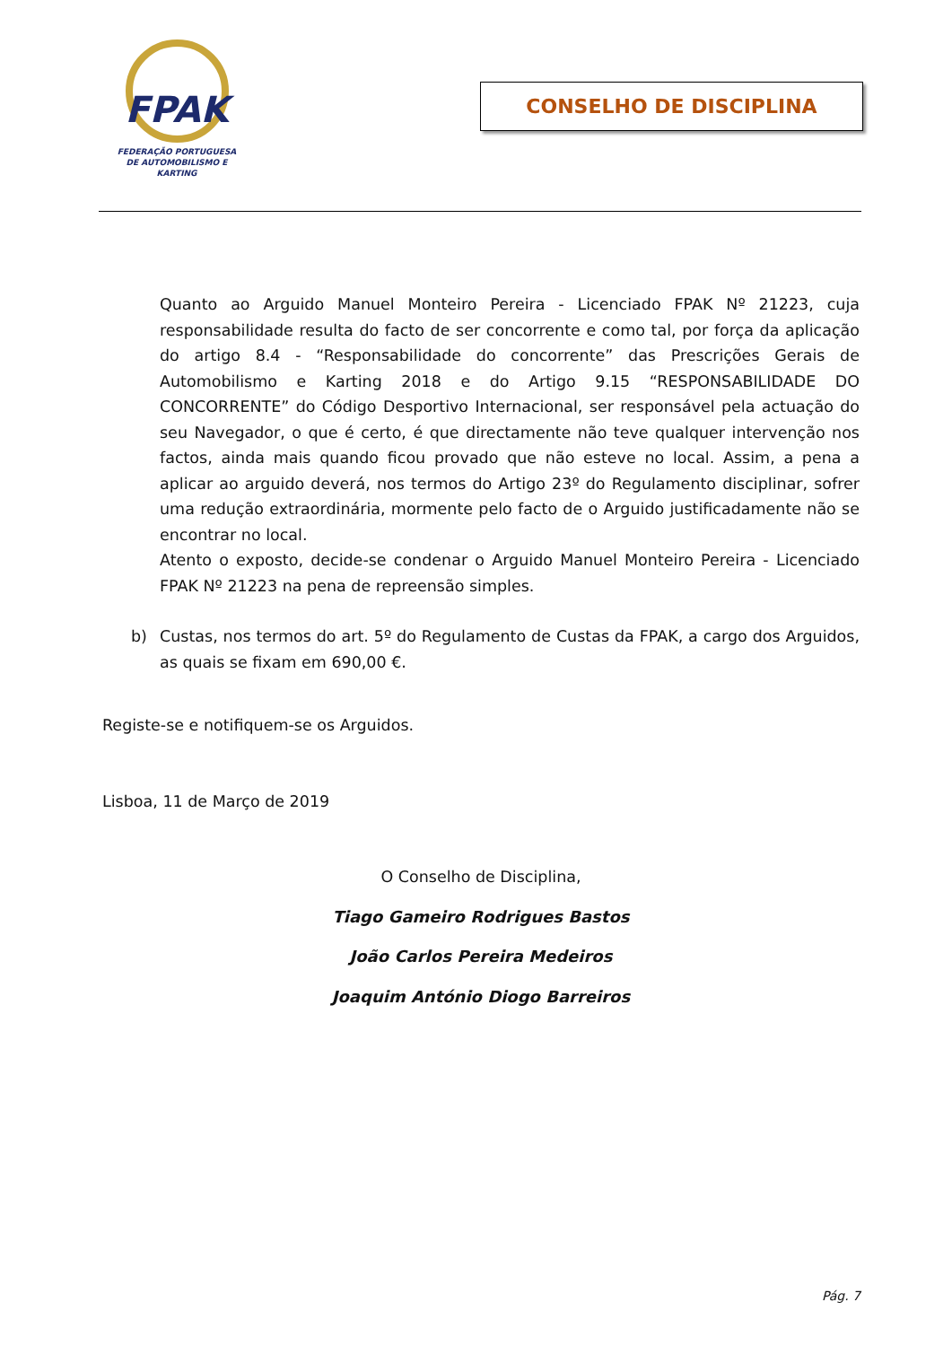FPAK
FEDERAÇÃO PORTUGUESA
DE AUTOMOBILISMO E KARTING
CONSELHO DE DISCIPLINA
Quanto ao Arguido Manuel Monteiro Pereira - Licenciado FPAK Nº 21223, cuja responsabilidade resulta do facto de ser concorrente e como tal, por força da aplicação do artigo 8.4 - “Responsabilidade do concorrente” das Prescrições Gerais de Automobilismo e Karting 2018 e do Artigo 9.15 “RESPONSABILIDADE DO CONCORRENTE” do Código Desportivo Internacional, ser responsável pela actuação do seu Navegador, o que é certo, é que directamente não teve qualquer intervenção nos factos, ainda mais quando ficou provado que não esteve no local. Assim, a pena a aplicar ao arguido deverá, nos termos do Artigo 23º do Regulamento disciplinar, sofrer uma redução extraordinária, mormente pelo facto de o Arguido justificadamente não se encontrar no local.
Atento o exposto, decide-se condenar o Arguido Manuel Monteiro Pereira - Licenciado FPAK Nº 21223 na pena de repreensão simples.
b) Custas, nos termos do art. 5º do Regulamento de Custas da FPAK, a cargo dos Arguidos, as quais se fixam em 690,00 €.
Registe-se e notifiquem-se os Arguidos.
Lisboa, 11 de Março de 2019
O Conselho de Disciplina,
Tiago Gameiro Rodrigues Bastos
João Carlos Pereira Medeiros
Joaquim António Diogo Barreiros
Pág. 7